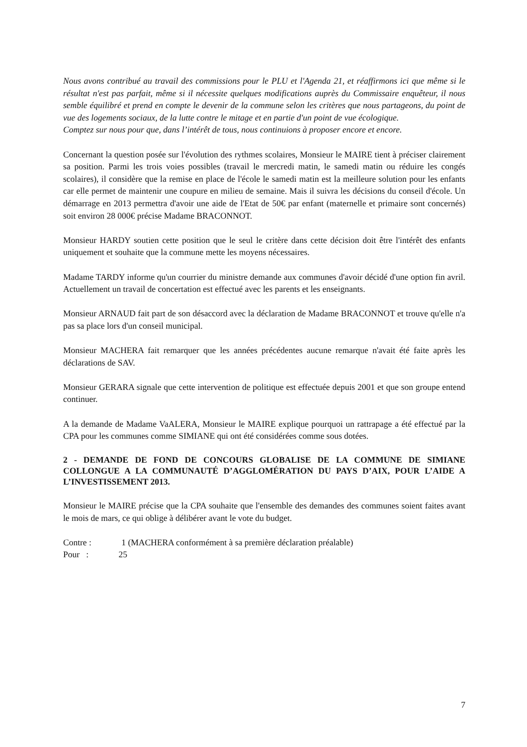Nous avons contribué au travail des commissions pour le PLU et l'Agenda 21, et réaffirmons ici que même si le résultat n'est pas parfait, même si il nécessite quelques modifications auprès du Commissaire enquêteur, il nous semble équilibré et prend en compte le devenir de la commune selon les critères que nous partageons, du point de vue des logements sociaux, de la lutte contre le mitage et en partie d'un point de vue écologique.
Comptez sur nous pour que, dans l’intérêt de tous, nous continuions à proposer encore et encore.
Concernant la question posée sur l'évolution des rythmes scolaires, Monsieur le MAIRE tient à préciser clairement sa position. Parmi les trois voies possibles (travail le mercredi matin, le samedi matin ou réduire les congés scolaires), il considère que la remise en place de l'école le samedi matin est la meilleure solution pour les enfants car elle permet de maintenir une coupure en milieu de semaine. Mais il suivra les décisions du conseil d'école. Un démarrage en 2013 permettra d'avoir une aide de l'Etat de 50€ par enfant (maternelle et primaire sont concernés) soit environ 28 000€ précise Madame BRACONNOT.
Monsieur HARDY soutien cette position que le seul le critère dans cette décision doit être l'intérêt des enfants uniquement et souhaite que la commune mette les moyens nécessaires.
Madame TARDY informe qu'un courrier du ministre demande aux communes d'avoir décidé d'une option fin avril. Actuellement un travail de concertation est effectué avec les parents et les enseignants.
Monsieur ARNAUD fait part de son désaccord avec la déclaration de Madame BRACONNOT et trouve qu'elle n'a pas sa place lors d'un conseil municipal.
Monsieur MACHERA fait remarquer que les années précédentes aucune remarque n'avait été faite après les déclarations de SAV.
Monsieur GERARA signale que cette intervention de politique est effectuée depuis 2001 et que son groupe entend continuer.
A la demande de Madame VaALERA, Monsieur le MAIRE explique pourquoi un rattrapage a été effectué par la CPA pour les communes comme SIMIANE qui ont été considérées comme sous dotées.
2 - DEMANDE DE FOND DE CONCOURS GLOBALISE DE LA COMMUNE DE SIMIANE COLLONGUE A LA COMMUNAUTÉ D’AGGLOMÉRATION DU PAYS D’AIX, POUR L’AIDE A L’INVESTISSEMENT 2013.
Monsieur le MAIRE précise que la CPA souhaite que l'ensemble des demandes des communes soient faites avant le mois de mars, ce qui oblige à délibérer avant le vote du budget.
Contre : 1 (MACHERA conformément à sa première déclaration préalable)
Pour : 25
7